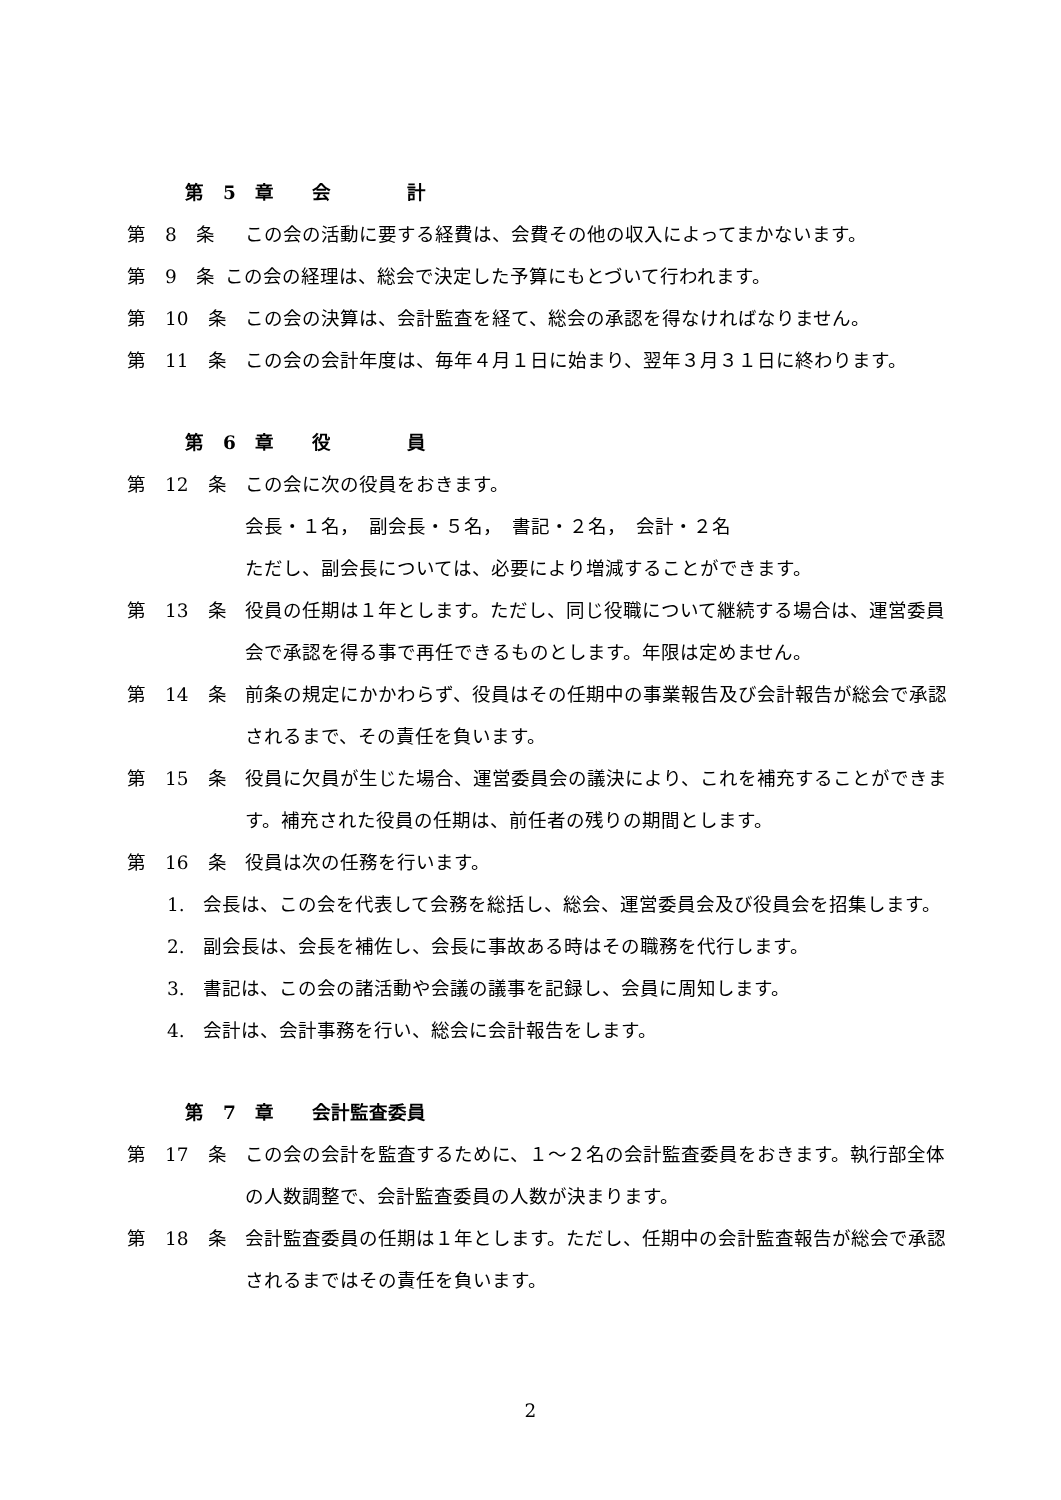第　5　章　　会　　　　計
第　8　条 この会の活動に要する経費は、会費その他の収入によってまかないます。
第　9　条 この会の経理は、総会で決定した予算にもとづいて行われます。
第　10　条 この会の決算は、会計監査を経て、総会の承認を得なければなりません。
第　11　条 この会の会計年度は、毎年４月１日に始まり、翌年３月３１日に終わります。
第　6　章　　役　　　　員
第　12　条 この会に次の役員をおきます。
会長・１名，　副会長・５名，　書記・２名，　会計・２名
ただし、副会長については、必要により増減することができます。
第　13　条 役員の任期は１年とします。ただし、同じ役職について継続する場合は、運営委員会で承認を得る事で再任できるものとします。年限は定めません。
第　14　条 前条の規定にかかわらず、役員はその任期中の事業報告及び会計報告が総会で承認されるまで、その責任を負います。
第　15　条 役員に欠員が生じた場合、運営委員会の議決により、これを補充することができます。補充された役員の任期は、前任者の残りの期間とします。
第　16　条 役員は次の任務を行います。
1. 会長は、この会を代表して会務を総括し、総会、運営委員会及び役員会を招集します。
2. 副会長は、会長を補佐し、会長に事故ある時はその職務を代行します。
3. 書記は、この会の諸活動や会議の議事を記録し、会員に周知します。
4. 会計は、会計事務を行い、総会に会計報告をします。
第　7　章　　会計監査委員
第　17　条 この会の会計を監査するために、１～２名の会計監査委員をおきます。執行部全体の人数調整で、会計監査委員の人数が決まります。
第　18　条 会計監査委員の任期は１年とします。ただし、任期中の会計監査報告が総会で承認されるまではその責任を負います。
2